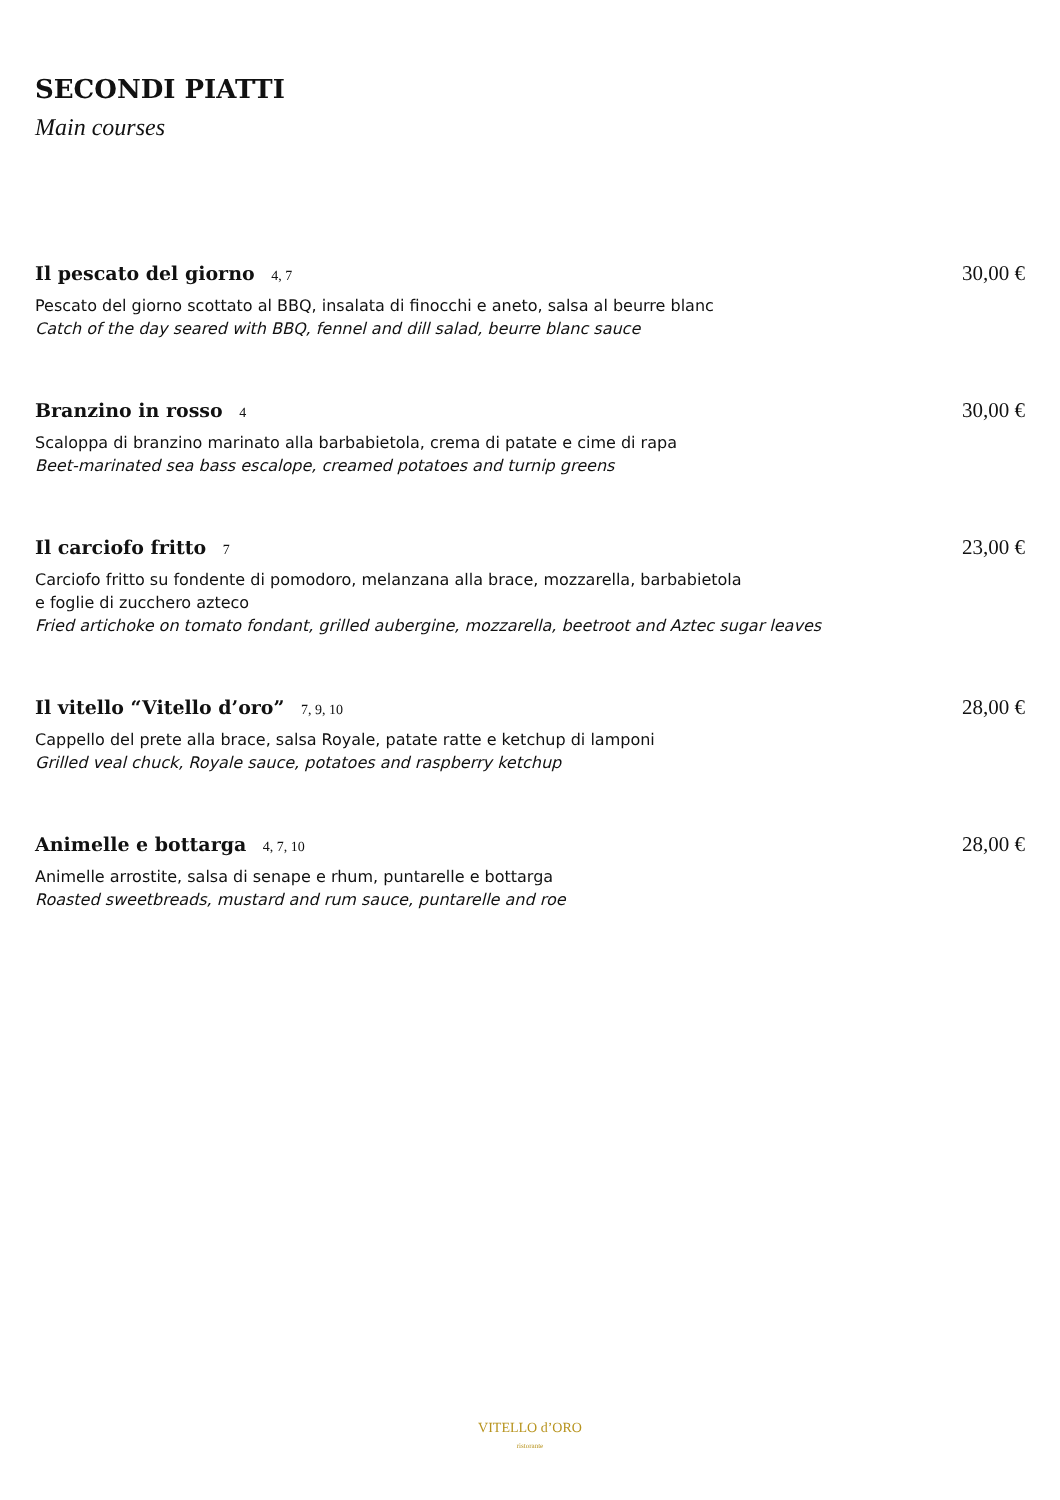SECONDI PIATTI
Main courses
Il pescato del giorno 4, 7 30,00 €
Pescato del giorno scottato al BBQ, insalata di finocchi e aneto, salsa al beurre blanc
Catch of the day seared with BBQ, fennel and dill salad, beurre blanc sauce
Branzino in rosso 4 30,00 €
Scaloppa di branzino marinato alla barbabietola, crema di patate e cime di rapa
Beet-marinated sea bass escalope, creamed potatoes and turnip greens
Il carciofo fritto 7 23,00 €
Carciofo fritto su fondente di pomodoro, melanzana alla brace, mozzarella, barbabietola
e foglie di zucchero azteco
Fried artichoke on tomato fondant, grilled aubergine, mozzarella, beetroot and Aztec sugar leaves
Il vitello “Vitello d’oro” 7, 9, 10 28,00 €
Cappello del prete alla brace, salsa Royale, patate ratte e ketchup di lamponi
Grilled veal chuck, Royale sauce, potatoes and raspberry ketchup
Animelle e bottarga 4, 7, 10 28,00 €
Animelle arrostite, salsa di senape e rhum, puntarelle e bottarga
Roasted sweetbreads, mustard and rum sauce, puntarelle and roe
VITELLO d’ORO
ristorante